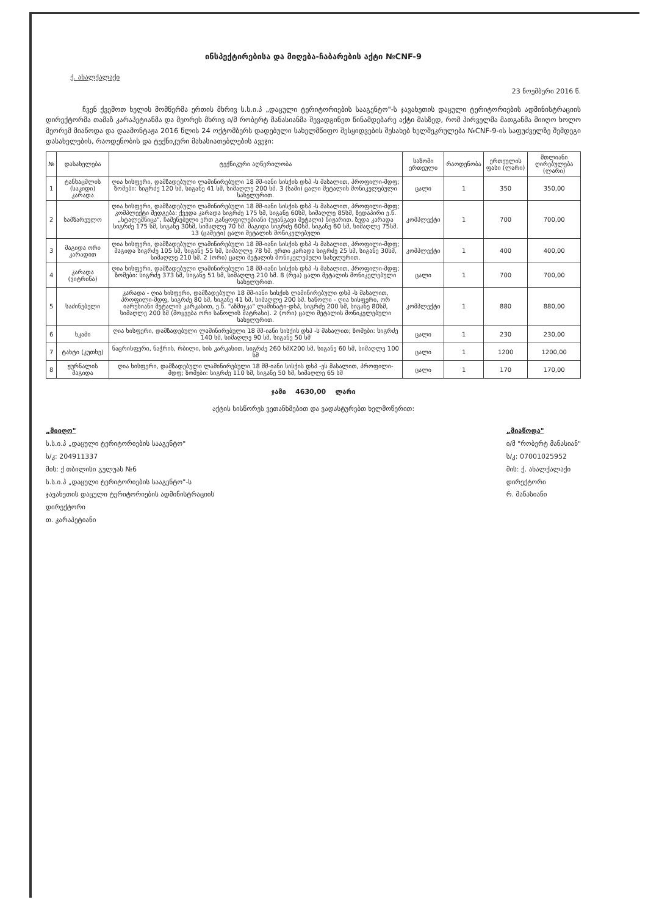ინსპექტირებისა და მიღება-ჩაბარების აქტი №CNF-9
ქ. ახალქალაქი
23 ნოემბერი 2016 წ.
ჩვენ ქვემოთ ხელის მომწერმა ერთის მხრივ ს.ს.ი.პ „დაცული ტერიტორიების სააგენტო"-ს ჯავახეთის დაცული ტერიტორიების ადმინისტრაციის დირექტორმა თამაზ კარაპეტიანმა და მეორეს მხრივ ი/მ რობერტ მანასიანმა შევადგინეთ წინამდებარე აქტი მასზედ, რომ პირველმა მათგანმა მიიღო ხოლო მეორემ მიაწოდა და დაამონტაჟა 2016 წლის 24 ოქტომბერს დადებული სახელმწიფო შესყიდვების შესახებ ხელშეკრულება №CNF-9-ის საფუძველზე შემდეგი დასახელების, რაოდენობის და ტექნიკური მახასიათებლების ავეჯი:
| № | დასახელება | ტექნიკური აღწერილობა | საზომი ერთეული | რაოდენობა | ერთეულის ფასი (ლარი) | მთლიანი ღირებულება (ლარი) |
| --- | --- | --- | --- | --- | --- | --- |
| 1 | ტანსაცმლის (საკიდი) კარადა | ღია ხისფერი, დამზადებული ლამინირებული 18 მმ-იანი სისქის დსპ -ს მასალით, პროფილი-მდფ; ზომები: სიგრძე 120 სმ, სიგანე 41 სმ, სიმაღლე 200 სმ. 3 (სამი) ცალი მეტალის მონიკელებული სახელურით. | ცალი | 1 | 350 | 350,00 |
| 2 | სამზარეულო | ღია ხისფერი, დამზადებული ლამინირებული 18 მმ-იანი სისქის დსპ -ს მასალით, პროფილი-მდფ; კომპლექტი შედგება: ქვედა კარადა სიგრძე 175 სმ, სიგანე 60სმ, სიმაღლე 85სმ, ზედაპირი ე.წ. „სტალეშნიცა", ჩაშენებული ერთ განყოფილებიანი (უჟანგავი მეტალი) ნიჟარით. ზედა კარადა სიგრძე 175 სმ, სიგანე 30სმ, სიმაღლე 70 სმ. მაგიდა სიგრძე 60სმ, სიგანე 60 სმ, სიმაღლე 75სმ. 13 (ცამეტი) ცალი მეტალის მონიკელებული | კომპლექტი | 1 | 700 | 700,00 |
| 3 | მაგიდა ორი კარადით | ღია ხისფერი, დამზადებული ლამინირებული 18 მმ-იანი სისქის დსპ -ს მასალით, პროფილი-მდფ; მაგიდა სიგრძე 105 სმ, სიგანე 55 სმ, სიმაღლე 78 სმ. ერთი კარადა სიგრძე 25 სმ, სიგანე 30სმ, სიმაღლე 210 სმ. 2 (ორი) ცალი მეტალის მონიკელებული სახელურით. | კომპლექტი | 1 | 400 | 400,00 |
| 4 | კარადა (ვიტრინა) | ღია ხისფერი, დამზადებული ლამინირებული 18 მმ-იანი სისქის დსპ -ს მასალით, პროფილი-მდფ; ზომები: სიგრძე 373 სმ, სიგანე 51 სმ, სიმაღლე 210 სმ. 8 (რვა) ცალი მეტალის მონიკელებული სახელურით. | ცალი | 1 | 700 | 700,00 |
| 5 | საძინებელი | კარადა - ღია ხისფერი, დამზადებული 18 მმ-იანი სისქის ლამინირებული დსპ -ს მასალით, პროფილი-მდფ, სიგრძე 80 სმ, სიგანე 41 სმ, სიმაღლე 200 სმ. საწოლი - ღია ხისფერი, ორ იარუსიანი მეტალის კარკასით, ე.წ. "აზმიჯკა" ლამინატი-დსპ, სიგრძე 200 სმ, სიგანე 80სმ, სიმაღლე 200 სმ (მოყვება ორი საწოლის მატრასი). 2 (ორი) ცალი მეტალის მონიკელებული სახელურით. | კომპლექტი | 1 | 880 | 880,00 |
| 6 | სკამი | ღია ხისფერი, დამზადებული ლამინირებული 18 მმ-იანი სისქის დსპ -ს მასალით; ზომები: სიგრძე 140 სმ, სიმაღლე 90 სმ, სიგანე 50 სმ | ცალი | 1 | 230 | 230,00 |
| 7 | ტახტი (კუთხე) | ნაცრისფერი, ნაჭრის, რბილი, ხის კარკასით, სიგრძე 260 სმX200 სმ, სიგანე 60 სმ, სიმაღლე 100 სმ | ცალი | 1 | 1200 | 1200,00 |
| 8 | ჟურნალის მაგიდა | ღია ხისფერი, დამზადებული ლამინირებული 18 მმ-იანი სისქის დსპ -ეს მასალით, პროფილი-მდფ; ზომები: სიგრძე 110 სმ, სიგანე 50 სმ, სიმაღლე 65 სმ | ცალი | 1 | 170 | 170,00 |
ჯამი 4630,00 ლარი
აქტის სისწორეს ვეთანხმებით და ვადასტურებთ ხელმოწერით:
„მიიღო"
ს.ს.ი.პ „დაცული ტერიტორიების სააგენტო"
ს/კ: 204911337
მის: ქ თბილისი გულუას №6
ს.ს.ი.პ „დაცული ტერიტორიების სააგენტო"-ს
ჯავახეთის დაცული ტერიტორიების ადმინისტრაციის
დირექტორი
თ. კარაპეტიანი
„მიაწოდა"
ი/მ "რობერტ მანასიან"
ს/კ: 07001025952
მის: ქ. ახალქალაქი
დირექტორი
რ. მანასიანი